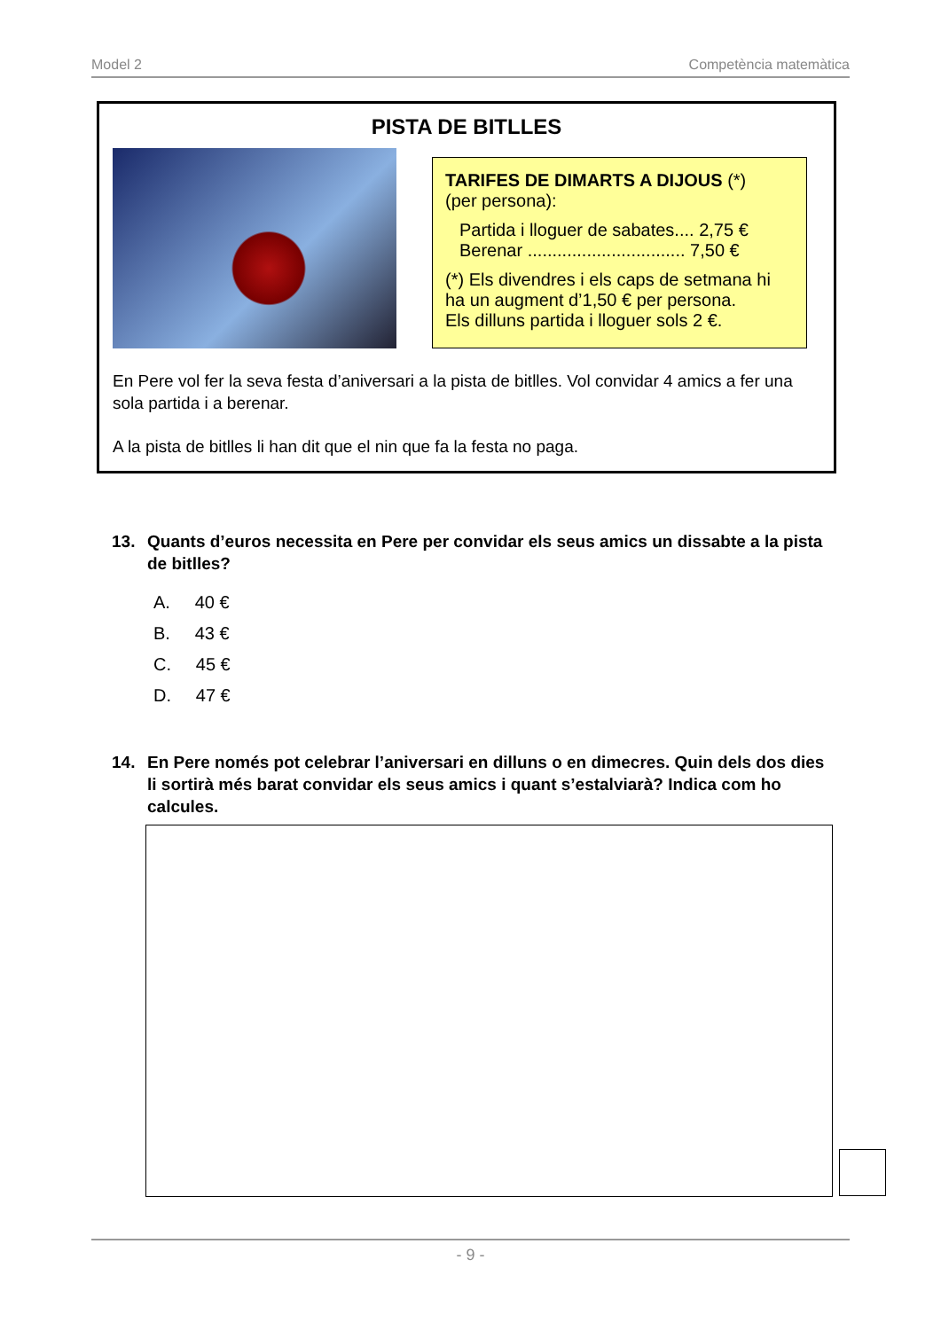Model 2 Competència matemàtica
PISTA DE BITLLES
TARIFES DE DIMARTS A DIJOUS (*)
(per persona):
Partida i lloguer de sabates.... 2,75 €
Berenar ................................ 7,50 €
(*) Els divendres i els caps de setmana hi ha un augment d’1,50 € per persona.
Els dilluns partida i lloguer sols 2 €.
En Pere vol fer la seva festa d’aniversari a la pista de bitlles. Vol convidar 4 amics a fer una sola partida i a berenar.
A la pista de bitlles li han dit que el nin que fa la festa no paga.
13. Quants d’euros necessita en Pere per convidar els seus amics un dissabte a la pista de bitlles?
A. 40 €
B. 43 €
C. 45 €
D. 47 €
14. En Pere només pot celebrar l’aniversari en dilluns o en dimecres. Quin dels dos dies li sortirà més barat convidar els seus amics i quant s’estalviarà? Indica com ho calcules.
- 9 -